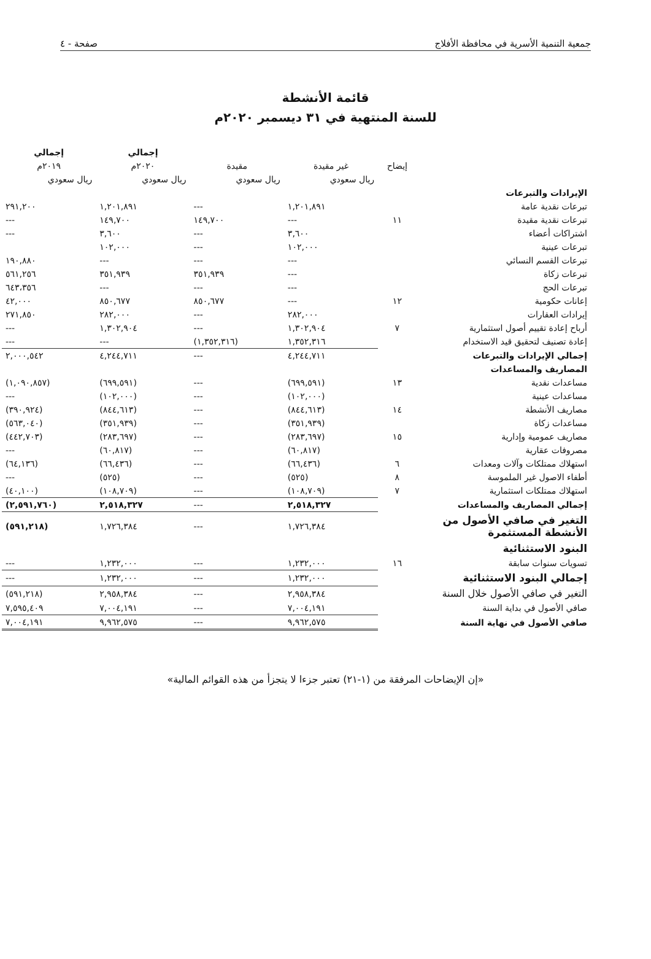جمعية التنمية الأسرية في محافظة الأفلاج صفحة - ٤
قائمة الأنشطة
للسنة المنتهية في ٣١ ديسمبر ٢٠٢٠م
| | | | | إجمالي | إجمالي |
| --- | --- | --- | --- | --- | --- |
| | إيضاح | غير مقيدة | مقيدة | ٢٠٢٠م | ٢٠١٩م |
| | | ريال سعودي | ريال سعودي | ريال سعودي | ريال سعودي |
| الإيرادات والتبرعات | | | | | |
| تبرعات نقدية عامة | | ١,٢٠١,٨٩١ | --- | ١,٢٠١,٨٩١ | ٢٩١,٢٠٠ |
| تبرعات نقدية مقيدة | ١١ | --- | ١٤٩,٧٠٠ | ١٤٩,٧٠٠ | --- |
| اشتراكات أعضاء | | ٣,٦٠٠ | --- | ٣,٦٠٠ | --- |
| تبرعات عينية | | ١٠٢,٠٠٠ | --- | ١٠٢,٠٠٠ | |
| تبرعات القسم النسائي | | --- | --- | --- | ١٩٠,٨٨٠ |
| تبرعات زكاة | | --- | ٣٥١,٩٣٩ | ٣٥١,٩٣٩ | ٥٦١,٢٥٦ |
| تبرعات الحج | | --- | --- | --- | ٦٤٣،٣٥٦ |
| إعانات حكومية | ١٢ | --- | ٨٥٠,٦٧٧ | ٨٥٠,٦٧٧ | ٤٢,٠٠٠ |
| إيرادات العقارات | | ٢٨٢,٠٠٠ | --- | ٢٨٢,٠٠٠ | ٢٧١,٨٥٠ |
| أرباح إعادة تقييم أصول استثمارية | ٧ | ١,٣٠٢,٩٠٤ | --- | ١,٣٠٢,٩٠٤ | --- |
| إعادة تصنيف لتحقيق قيد الاستخدام | | ١,٣٥٢,٣١٦ | (١,٣٥٢,٣١٦) | --- | --- |
| إجمالي الإيرادات والتبرعات | | ٤,٢٤٤,٧١١ | --- | ٤,٢٤٤,٧١١ | ٢,٠٠٠,٥٤٢ |
| المصاريف والمساعدات | | | | | |
| مساعدات نقدية | ١٣ | (٦٩٩,٥٩١) | --- | (٦٩٩,٥٩١) | (١,٠٩٠,٨٥٧) |
| مساعدات عينية | | (١٠٢,٠٠٠) | --- | (١٠٢,٠٠٠) | --- |
| مصاريف الأنشطة | ١٤ | (٨٤٤,٦١٣) | --- | (٨٤٤,٦١٣) | (٣٩٠,٩٢٤) |
| مساعدات زكاة | | (٣٥١,٩٣٩) | --- | (٣٥١,٩٣٩) | (٥٦٣,٠٤٠) |
| مصاريف عمومية وإدارية | ١٥ | (٢٨٣,٦٩٧) | --- | (٢٨٣,٦٩٧) | (٤٤٢,٧٠٣) |
| مصروفات عقارية | | (٦٠,٨١٧) | --- | (٦٠,٨١٧) | --- |
| استهلاك ممتلكات وآلات ومعدات | ٦ | (٦٦,٤٣٦) | --- | (٦٦,٤٣٦) | (٦٤,١٣٦) |
| أطفاء الاصول غير الملموسة | ٨ | (٥٢٥) | --- | (٥٢٥) | --- |
| استهلاك ممتلكات استثمارية | ٧ | (١٠٨,٧٠٩) | --- | (١٠٨,٧٠٩) | (٤٠,١٠٠) |
| إجمالي المصاريف والمساعدات | | ٢,٥١٨,٣٢٧ | --- | ٢,٥١٨,٣٢٧ | (٢,٥٩١,٧٦٠) |
| التغير في صافي الأصول من الأنشطة المستثمرة | | ١,٧٢٦,٣٨٤ | --- | ١,٧٢٦,٣٨٤ | (٥٩١,٢١٨) |
| البنود الاستثنائية | | | | | |
| تسويات سنوات سابقة | ١٦ | ١,٢٣٢,٠٠٠ | --- | ١,٢٣٢,٠٠٠ | --- |
| إجمالي البنود الاستثنائية | | ١,٢٣٢,٠٠٠ | --- | ١,٢٣٢,٠٠٠ | --- |
| التغير في صافي الأصول خلال السنة | | ٢,٩٥٨,٣٨٤ | --- | ٢,٩٥٨,٣٨٤ | (٥٩١,٢١٨) |
| صافي الأصول في بداية السنة | | ٧,٠٠٤,١٩١ | --- | ٧,٠٠٤,١٩١ | ٧,٥٩٥,٤٠٩ |
| صافي الأصول في نهاية السنة | | ٩,٩٦٢,٥٧٥ | --- | ٩,٩٦٢,٥٧٥ | ٧,٠٠٤,١٩١ |
«إن الإيضاحات المرفقة من (١-٢١) تعتبر جزءا لا يتجزأ من هذه القوائم المالية»